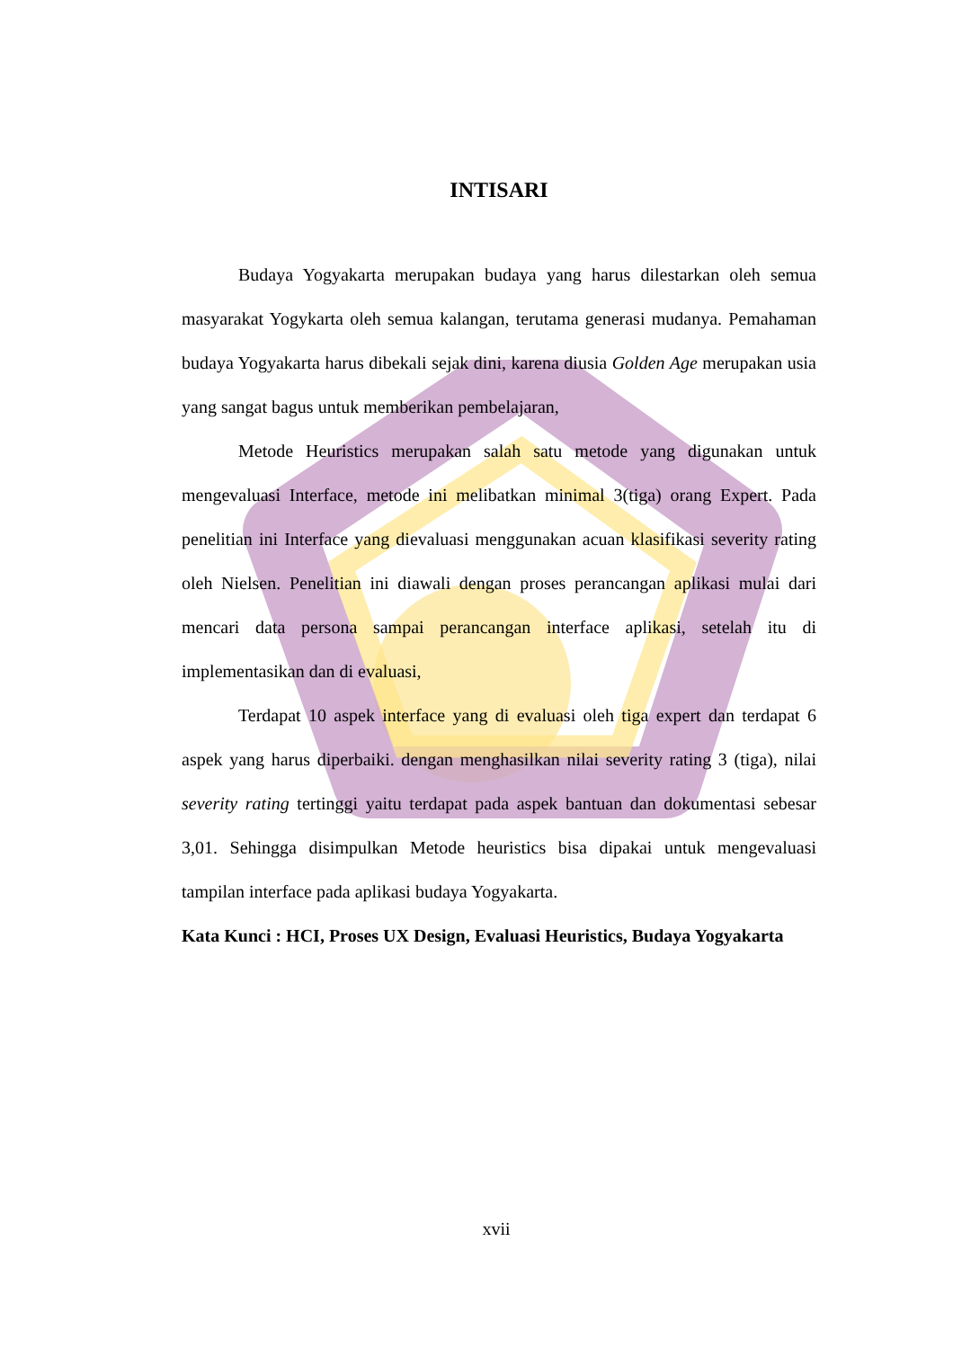INTISARI
Budaya Yogyakarta merupakan budaya yang harus dilestarkan oleh semua masyarakat Yogykarta oleh semua kalangan, terutama generasi mudanya. Pemahaman budaya Yogyakarta harus dibekali sejak dini, karena diusia Golden Age merupakan usia yang sangat bagus untuk memberikan pembelajaran,
Metode Heuristics merupakan salah satu metode yang digunakan untuk mengevaluasi Interface, metode ini melibatkan minimal 3(tiga) orang Expert. Pada penelitian ini Interface yang dievaluasi menggunakan acuan klasifikasi severity rating oleh Nielsen. Penelitian ini diawali dengan proses perancangan aplikasi mulai dari mencari data persona sampai perancangan interface aplikasi, setelah itu di implementasikan dan di evaluasi,
Terdapat 10 aspek interface yang di evaluasi oleh tiga expert dan terdapat 6 aspek yang harus diperbaiki. dengan menghasilkan nilai severity rating 3 (tiga), nilai severity rating tertinggi yaitu terdapat pada aspek bantuan dan dokumentasi sebesar 3,01. Sehingga disimpulkan Metode heuristics bisa dipakai untuk mengevaluasi tampilan interface pada aplikasi budaya Yogyakarta.
Kata Kunci : HCI, Proses UX Design, Evaluasi Heuristics, Budaya Yogyakarta
xvii